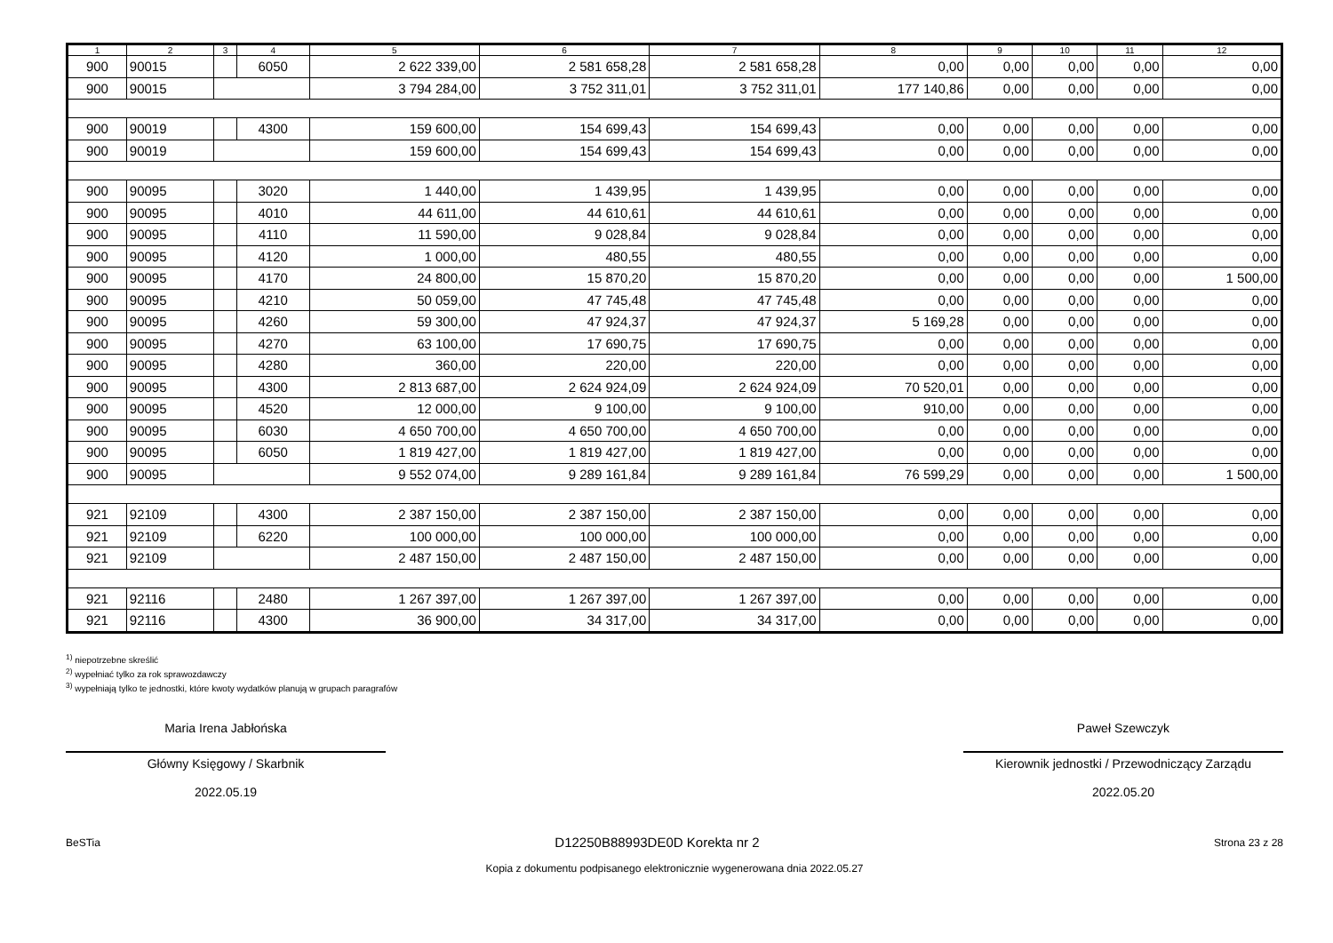| 1 | 2 | 3 | 4 | 5 | 6 | 7 | 8 | 9 | 10 | 11 | 12 |
| --- | --- | --- | --- | --- | --- | --- | --- | --- | --- | --- | --- |
| 900 | 90015 | | 6050 | 2 622 339,00 | 2 581 658,28 | 2 581 658,28 | 0,00 | 0,00 | 0,00 | 0,00 | 0,00 |
| 900 | 90015 | | | 3 794 284,00 | 3 752 311,01 | 3 752 311,01 | 177 140,86 | 0,00 | 0,00 | 0,00 | 0,00 |
| 900 | 90019 | | 4300 | 159 600,00 | 154 699,43 | 154 699,43 | 0,00 | 0,00 | 0,00 | 0,00 | 0,00 |
| 900 | 90019 | | | 159 600,00 | 154 699,43 | 154 699,43 | 0,00 | 0,00 | 0,00 | 0,00 | 0,00 |
| 900 | 90095 | | 3020 | 1 440,00 | 1 439,95 | 1 439,95 | 0,00 | 0,00 | 0,00 | 0,00 | 0,00 |
| 900 | 90095 | | 4010 | 44 611,00 | 44 610,61 | 44 610,61 | 0,00 | 0,00 | 0,00 | 0,00 | 0,00 |
| 900 | 90095 | | 4110 | 11 590,00 | 9 028,84 | 9 028,84 | 0,00 | 0,00 | 0,00 | 0,00 | 0,00 |
| 900 | 90095 | | 4120 | 1 000,00 | 480,55 | 480,55 | 0,00 | 0,00 | 0,00 | 0,00 | 0,00 |
| 900 | 90095 | | 4170 | 24 800,00 | 15 870,20 | 15 870,20 | 0,00 | 0,00 | 0,00 | 0,00 | 1 500,00 |
| 900 | 90095 | | 4210 | 50 059,00 | 47 745,48 | 47 745,48 | 0,00 | 0,00 | 0,00 | 0,00 | 0,00 |
| 900 | 90095 | | 4260 | 59 300,00 | 47 924,37 | 47 924,37 | 5 169,28 | 0,00 | 0,00 | 0,00 | 0,00 |
| 900 | 90095 | | 4270 | 63 100,00 | 17 690,75 | 17 690,75 | 0,00 | 0,00 | 0,00 | 0,00 | 0,00 |
| 900 | 90095 | | 4280 | 360,00 | 220,00 | 220,00 | 0,00 | 0,00 | 0,00 | 0,00 | 0,00 |
| 900 | 90095 | | 4300 | 2 813 687,00 | 2 624 924,09 | 2 624 924,09 | 70 520,01 | 0,00 | 0,00 | 0,00 | 0,00 |
| 900 | 90095 | | 4520 | 12 000,00 | 9 100,00 | 9 100,00 | 910,00 | 0,00 | 0,00 | 0,00 | 0,00 |
| 900 | 90095 | | 6030 | 4 650 700,00 | 4 650 700,00 | 4 650 700,00 | 0,00 | 0,00 | 0,00 | 0,00 | 0,00 |
| 900 | 90095 | | 6050 | 1 819 427,00 | 1 819 427,00 | 1 819 427,00 | 0,00 | 0,00 | 0,00 | 0,00 | 0,00 |
| 900 | 90095 | | | 9 552 074,00 | 9 289 161,84 | 9 289 161,84 | 76 599,29 | 0,00 | 0,00 | 0,00 | 1 500,00 |
| 921 | 92109 | | 4300 | 2 387 150,00 | 2 387 150,00 | 2 387 150,00 | 0,00 | 0,00 | 0,00 | 0,00 | 0,00 |
| 921 | 92109 | | 6220 | 100 000,00 | 100 000,00 | 100 000,00 | 0,00 | 0,00 | 0,00 | 0,00 | 0,00 |
| 921 | 92109 | | | 2 487 150,00 | 2 487 150,00 | 2 487 150,00 | 0,00 | 0,00 | 0,00 | 0,00 | 0,00 |
| 921 | 92116 | | 2480 | 1 267 397,00 | 1 267 397,00 | 1 267 397,00 | 0,00 | 0,00 | 0,00 | 0,00 | 0,00 |
| 921 | 92116 | | 4300 | 36 900,00 | 34 317,00 | 34 317,00 | 0,00 | 0,00 | 0,00 | 0,00 | 0,00 |
<sup>1)</sup> niepotrzebne skreślić
<sup>2)</sup> wypełniać tylko za rok sprawozdawczy
<sup>3)</sup> wypełniają tylko te jednostki, które kwoty wydatków planują w grupach paragrafów
Maria Irena Jabłońska
Główny Księgowy / Skarbnik
2022.05.19
Paweł Szewczyk
Kierownik jednostki / Przewodniczący Zarządu
2022.05.20
BeSTia D12250B88993DE0D Korekta nr 2 Strona 23 z 28
Kopia z dokumentu podpisanego elektronicznie wygenerowana dnia 2022.05.27